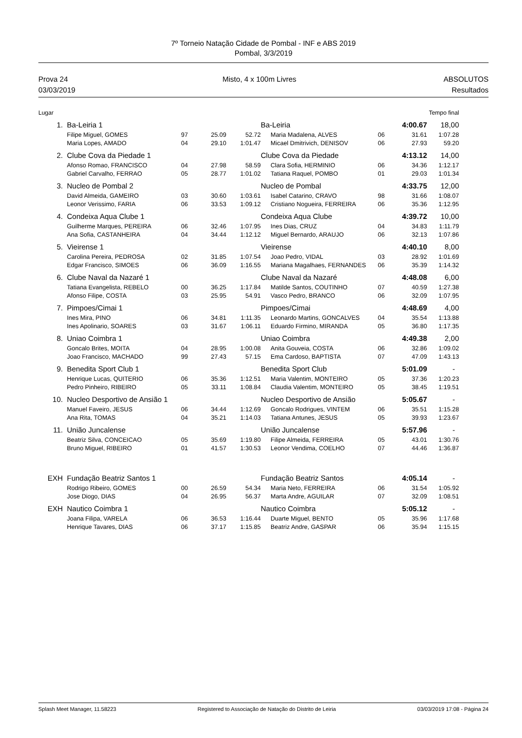7º Torneio Natação Cidade de Pombal - INF e ABS 2019
Pombal, 3/3/2019
Prova 24
03/03/2019
Misto, 4 x 100m Livres ABSOLUTOS
Resultados
| Lugar | | | | | | | | Tempo final | | |
| 1. | Ba-Leiria 1 | | | | Ba-Leiria | | | 4:00.67 | 18,00 | |
| | Filipe Miguel, GOMES | 97 | 25.09 | 52.72 | | Maria Madalena, ALVES | 06 | 31.61 | 1:07.28 | |
| | Maria Lopes, AMADO | 04 | 29.10 | 1:01.47 | | Micael Dmitrivich, DENISOV | 06 | 27.93 | 59.20 | |
| 2. | Clube Cova da Piedade 1 | | | | Clube Cova da Piedade | | | 4:13.12 | 14,00 | |
| | Afonso Romao, FRANCISCO | 04 | 27.98 | 58.59 | | Clara Sofia, HERMINIO | 06 | 34.36 | 1:12.17 | |
| | Gabriel Carvalho, FERRAO | 05 | 28.77 | 1:01.02 | | Tatiana Raquel, POMBO | 01 | 29.03 | 1:01.34 | |
| 3. | Nucleo de Pombal 2 | | | | Nucleo de Pombal | | | 4:33.75 | 12,00 | |
| | David Almeida, GAMEIRO | 03 | 30.60 | 1:03.61 | | Isabel Catarino, CRAVO | 98 | 31.66 | 1:08.07 | |
| | Leonor Verissimo, FARIA | 06 | 33.53 | 1:09.12 | | Cristiano Nogueira, FERREIRA | 06 | 35.36 | 1:12.95 | |
| 4. | Condeixa Aqua Clube 1 | | | | Condeixa Aqua Clube | | | 4:39.72 | 10,00 | |
| | Guilherme Marques, PEREIRA | 06 | 32.46 | 1:07.95 | | Ines Dias, CRUZ | 04 | 34.83 | 1:11.79 | |
| | Ana Sofia, CASTANHEIRA | 04 | 34.44 | 1:12.12 | | Miguel Bernardo, ARAUJO | 06 | 32.13 | 1:07.86 | |
| 5. | Vieirense 1 | | | | Vieirense | | | 4:40.10 | 8,00 | |
| | Carolina Pereira, PEDROSA | 02 | 31.85 | 1:07.54 | | Joao Pedro, VIDAL | 03 | 28.92 | 1:01.69 | |
| | Edgar Francisco, SIMOES | 06 | 36.09 | 1:16.55 | | Mariana Magalhaes, FERNANDES | 06 | 35.39 | 1:14.32 | |
| 6. | Clube Naval da Nazaré 1 | | | | Clube Naval da Nazaré | | | 4:48.08 | 6,00 | |
| | Tatiana Evangelista, REBELO | 00 | 36.25 | 1:17.84 | | Matilde Santos, COUTINHO | 07 | 40.59 | 1:27.38 | |
| | Afonso Filipe, COSTA | 03 | 25.95 | 54.91 | | Vasco Pedro, BRANCO | 06 | 32.09 | 1:07.95 | |
| 7. | Pimpoes/Cimai 1 | | | | Pimpoes/Cimai | | | 4:48.69 | 4,00 | |
| | Ines Mira, PINO | 06 | 34.81 | 1:11.35 | | Leonardo Martins, GONCALVES | 04 | 35.54 | 1:13.88 | |
| | Ines Apolinario, SOARES | 03 | 31.67 | 1:06.11 | | Eduardo Firmino, MIRANDA | 05 | 36.80 | 1:17.35 | |
| 8. | Uniao Coimbra 1 | | | | Uniao Coimbra | | | 4:49.38 | 2,00 | |
| | Goncalo Brites, MOITA | 04 | 28.95 | 1:00.08 | | Anita Gouveia, COSTA | 06 | 32.86 | 1:09.02 | |
| | Joao Francisco, MACHADO | 99 | 27.43 | 57.15 | | Ema Cardoso, BAPTISTA | 07 | 47.09 | 1:43.13 | |
| 9. | Benedita Sport Club 1 | | | | Benedita Sport Club | | | 5:01.09 | - | |
| | Henrique Lucas, QUITERIO | 06 | 35.36 | 1:12.51 | | Maria Valentim, MONTEIRO | 05 | 37.36 | 1:20.23 | |
| | Pedro Pinheiro, RIBEIRO | 05 | 33.11 | 1:08.84 | | Claudia Valentim, MONTEIRO | 05 | 38.45 | 1:19.51 | |
| 10. | Nucleo Desportivo de Ansião 1 | | | | Nucleo Desportivo de Ansião | | | 5:05.67 | - | |
| | Manuel Faveiro, JESUS | 06 | 34.44 | 1:12.69 | | Goncalo Rodrigues, VINTEM | 06 | 35.51 | 1:15.28 | |
| | Ana Rita, TOMAS | 04 | 35.21 | 1:14.03 | | Tatiana Antunes, JESUS | 05 | 39.93 | 1:23.67 | |
| 11. | União Juncalense | | | | União Juncalense | | | 5:57.96 | - | |
| | Beatriz Silva, CONCEICAO | 05 | 35.69 | 1:19.80 | | Filipe Almeida, FERREIRA | 05 | 43.01 | 1:30.76 | |
| | Bruno Miguel, RIBEIRO | 01 | 41.57 | 1:30.53 | | Leonor Vendima, COELHO | 07 | 44.46 | 1:36.87 | |
| EXH | Fundação Beatriz Santos 1 | | | | Fundação Beatriz Santos | | | 4:05.14 | - | |
| | Rodrigo Ribeiro, GOMES | 00 | 26.59 | 54.34 | | Maria Neto, FERREIRA | 06 | 31.54 | 1:05.92 | |
| | Jose Diogo, DIAS | 04 | 26.95 | 56.37 | | Marta Andre, AGUILAR | 07 | 32.09 | 1:08.51 | |
| EXH | Nautico Coimbra 1 | | | | Nautico Coimbra | | | 5:05.12 | - | |
| | Joana Filipa, VARELA | 06 | 36.53 | 1:16.44 | | Duarte Miguel, BENTO | 05 | 35.96 | 1:17.68 | |
| | Henrique Tavares, DIAS | 06 | 37.17 | 1:15.85 | | Beatriz Andre, GASPAR | 06 | 35.94 | 1:15.15 | |
Splash Meet Manager, 11.58223 Registered to Associação de Natação do Distrito de Leiria 03/03/2019 17:08 - Página 24